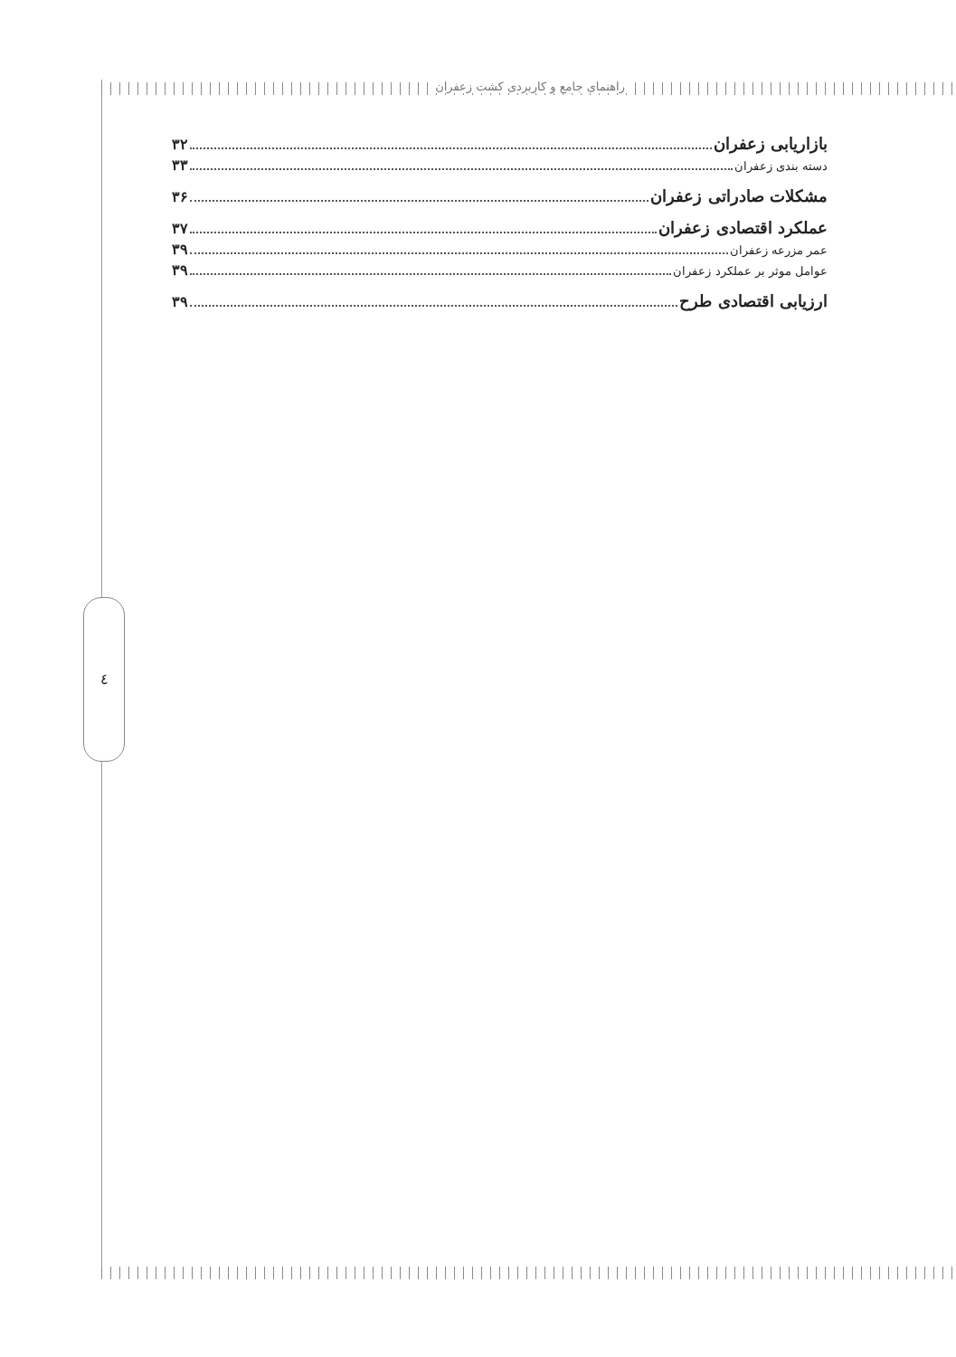راهنمای جامع و کاربردی کشت زعفران
بازاریابی زعفران ۳۲
دسته بندی زعفران ۳۳
مشکلات صادراتی زعفران ۳۶
عملکرد اقتصادی زعفران ۳۷
عمر مزرعه زعفران ۳۹
عوامل موثر بر عملکرد زعفران ۳۹
ارزیابی اقتصادی طرح ۳۹
٤